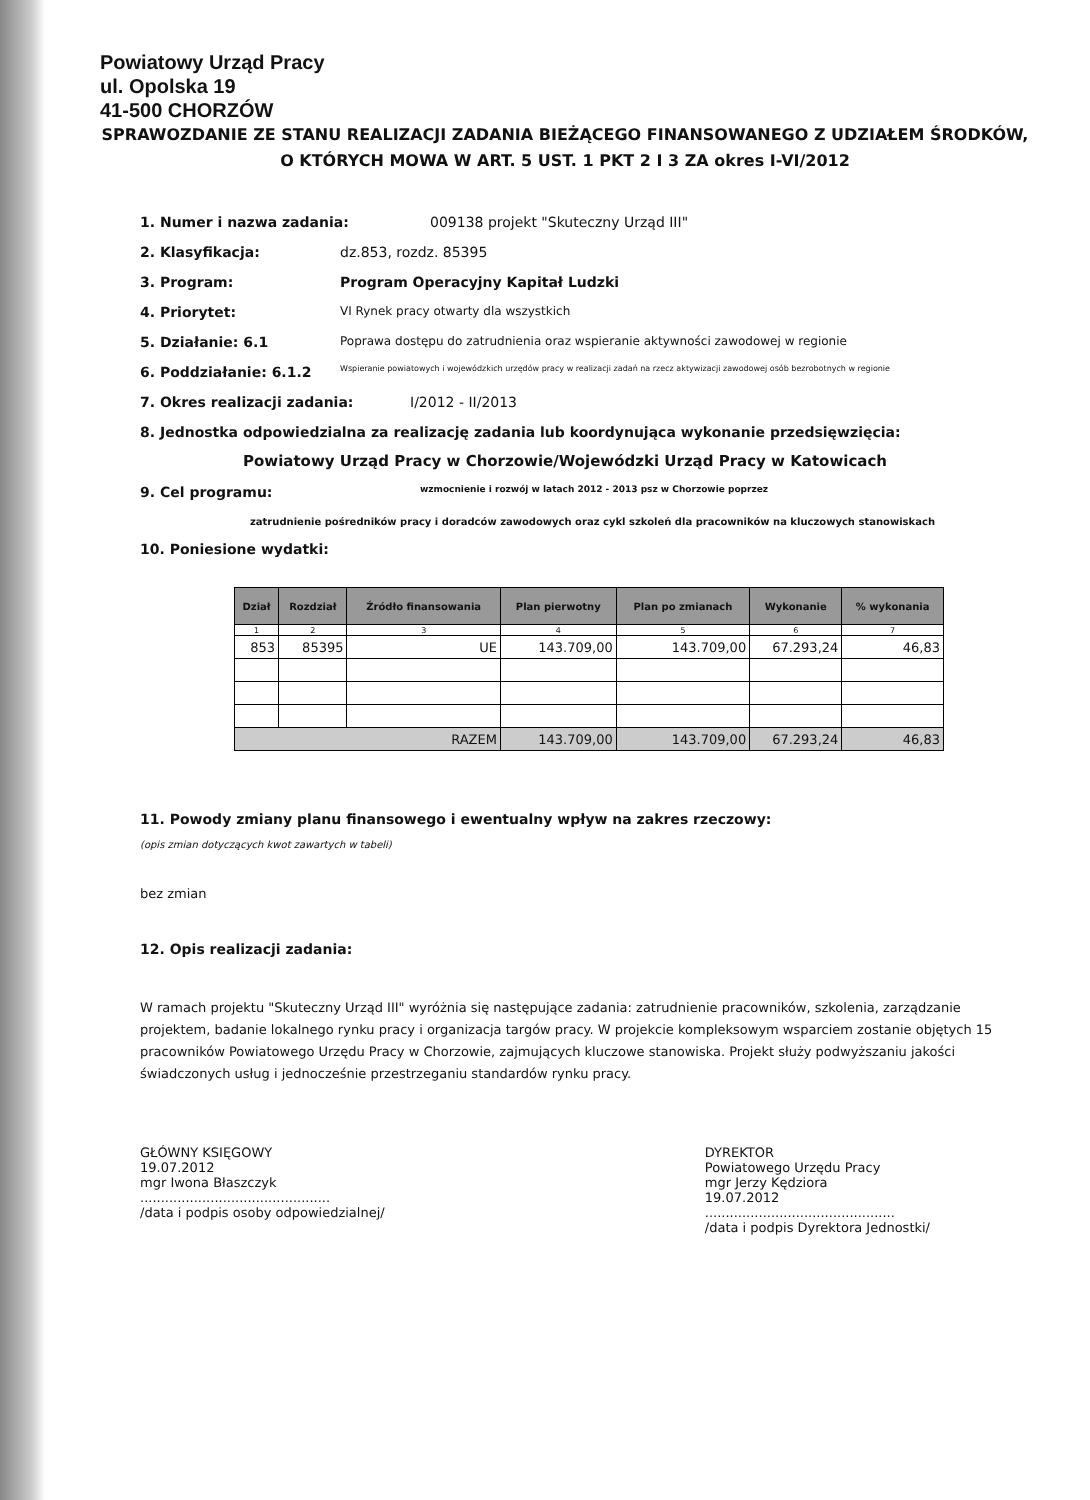Powiatowy Urząd Pracy
ul. Opolska 19
41-500 CHORZÓW
SPRAWOZDANIE ZE STANU REALIZACJI ZADANIA BIEŻĄCEGO FINANSOWANEGO Z UDZIAŁEM ŚRODKÓW,
O KTÓRYCH MOWA W ART. 5 UST. 1 PKT 2 I 3 ZA okres I-VI/2012
1. Numer i nazwa zadania: 009138 projekt "Skuteczny Urząd III"
2. Klasyfikacja: dz.853, rozdz. 85395
3. Program: Program Operacyjny Kapitał Ludzki
4. Priorytet: VI Rynek pracy otwarty dla wszystkich
5. Działanie: 6.1 Poprawa dostępu do zatrudnienia oraz wspieranie aktywności zawodowej w regionie
6. Poddziałanie: 6.1.2 Wspieranie powiatowych i wojewódzkich urzędów pracy w realizacji zadań na rzecz aktywizacji zawodowej osób bezrobotnych w regionie
7. Okres realizacji zadania: I/2012 - II/2013
8. Jednostka odpowiedzialna za realizację zadania lub koordynująca wykonanie przedsięwzięcia:
Powiatowy Urząd Pracy w Chorzowie/Wojewódzki Urząd Pracy w Katowicach
9. Cel programu: wzmocnienie i rozwój w latach 2012 - 2013 psz w Chorzowie poprzez
zatrudnienie pośredników pracy i doradców zawodowych oraz cykl szkoleń dla pracowników na kluczowych stanowiskach
10. Poniesione wydatki:
| Dział | Rozdział | Źródło finansowania | Plan pierwotny | Plan po zmianach | Wykonanie | % wykonania |
| --- | --- | --- | --- | --- | --- | --- |
| 1 | 2 | 3 | 4 | 5 | 6 | 7 |
| 853 | 85395 | UE | 143.709,00 | 143.709,00 | 67.293,24 | 46,83 |
| RAZEM | | | 143.709,00 | 143.709,00 | 67.293,24 | 46,83 |
11. Powody zmiany planu finansowego i ewentualny wpływ na zakres rzeczowy:
(opis zmian dotyczących kwot zawartych w tabeli)
bez zmian
12. Opis realizacji zadania:
W ramach projektu "Skuteczny Urząd III" wyróżnia się następujące zadania: zatrudnienie pracowników, szkolenia, zarządzanie projektem, badanie lokalnego rynku pracy i organizacja targów pracy. W projekcie kompleksowym wsparciem zostanie objętych 15 pracowników Powiatowego Urzędu Pracy w Chorzowie, zajmujących kluczowe stanowiska. Projekt służy podwyższaniu jakości świadczonych usług i jednocześnie przestrzeganiu standardów rynku pracy.
GŁÓWNY KSIĘGOWY
19.07.2012
mgr Iwona Błaszczyk
..............................................
/data i podpis osoby odpowiedzialnej/
DYREKTOR
Powiatowego Urzędu Pracy
mgr Jerzy Kędziora
19.07.2012
..............................................
/data i podpis Dyrektora Jednostki/